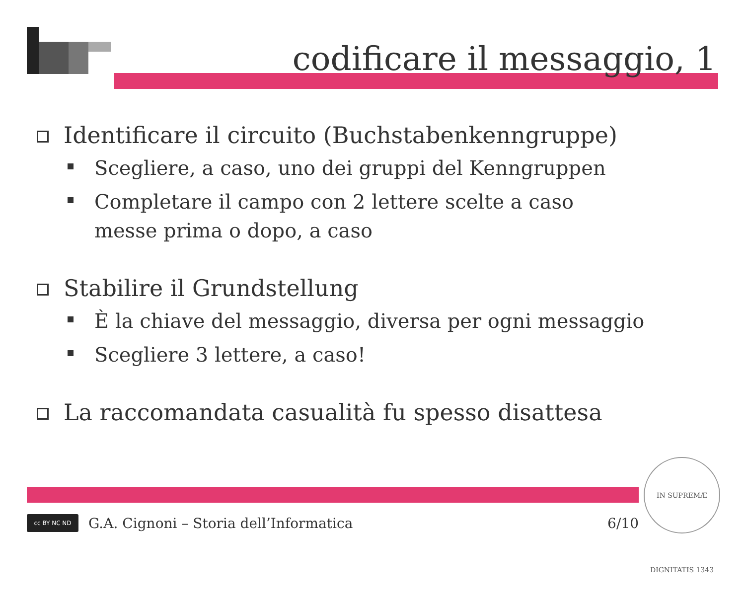codificare il messaggio, 1
Identificare il circuito (Buchstabenkenngruppe)
Scegliere, a caso, uno dei gruppi del Kenngruppen
Completare il campo con 2 lettere scelte a caso
messe prima o dopo, a caso
Stabilire il Grundstellung
È la chiave del messaggio, diversa per ogni messaggio
Scegliere 3 lettere, a caso!
La raccomandata casualità fu spesso disattesa
cc BY NC ND
G.A. Cignoni – Storia dell’Informatica 6/10
IN SUPREMÆ DIGNITATIS 1343